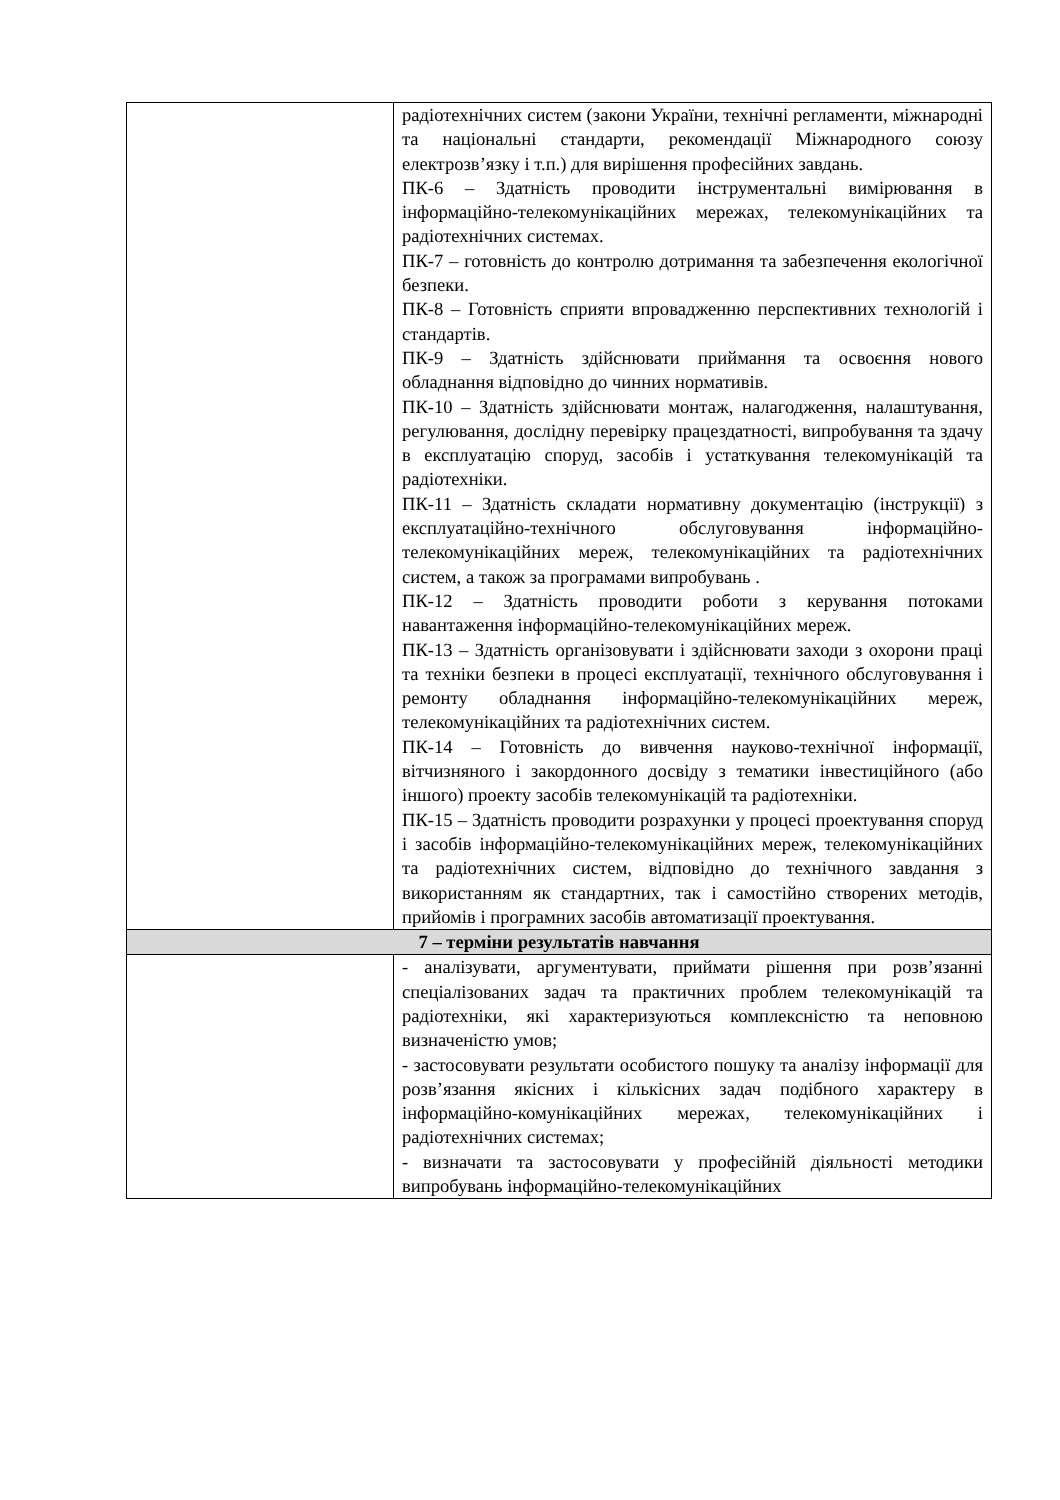| | радіотехнічних систем (закони України, технічні регламенти, міжнародні та національні стандарти, рекомендації Міжнародного союзу електрозв’язку і т.п.) для вирішення професійних завдань. ПК-6 – Здатність проводити інструментальні вимірювання в інформаційно-телекомунікаційних мережах, телекомунікаційних та радіотехнічних системах. ПК-7 – готовність до контролю дотримання та забезпечення екологічної безпеки. ПК-8 – Готовність сприяти впровадженню перспективних технологій і стандартів. ПК-9 – Здатність здійснювати приймання та освоєння нового обладнання відповідно до чинних нормативів. ПК-10 – Здатність здійснювати монтаж, налагодження, налаштування, регулювання, дослідну перевірку працездатності, випробування та здачу в експлуатацію споруд, засобів і устаткування телекомунікацій та радіотехніки. ПК-11 – Здатність складати нормативну документацію (інструкції) з експлуатаційно-технічного обслуговування інформаційно-телекомунікаційних мереж, телекомунікаційних та радіотехнічних систем, а також за програмами випробувань . ПК-12 – Здатність проводити роботи з керування потоками навантаження інформаційно-телекомунікаційних мереж. ПК-13 – Здатність організовувати і здійснювати заходи з охорони праці та техніки безпеки в процесі експлуатації, технічного обслуговування і ремонту обладнання інформаційно-телекомунікаційних мереж, телекомунікаційних та радіотехнічних систем. ПК-14 – Готовність до вивчення науково-технічної інформації, вітчизняного і закордонного досвіду з тематики інвестиційного (або іншого) проекту засобів телекомунікацій та радіотехніки. ПК-15 – Здатність проводити розрахунки у процесі проектування споруд і засобів інформаційно-телекомунікаційних мереж, телекомунікаційних та радіотехнічних систем, відповідно до технічного завдання з використанням як стандартних, так і самостійно створених методів, прийомів і програмних засобів автоматизації проектування. |
| 7 – терміни результатів навчання | |
| | - аналізувати, аргументувати, приймати рішення при розв’язанні спеціалізованих задач та практичних проблем телекомунікацій та радіотехніки, які характеризуються комплексністю та неповною визначеністю умов; - застосовувати результати особистого пошуку та аналізу інформації для розв’язання якісних і кількісних задач подібного характеру в інформаційно-комунікаційних мережах, телекомунікаційних і радіотехнічних системах; - визначати та застосовувати у професійній діяльності методики випробувань інформаційно-телекомунікаційних |